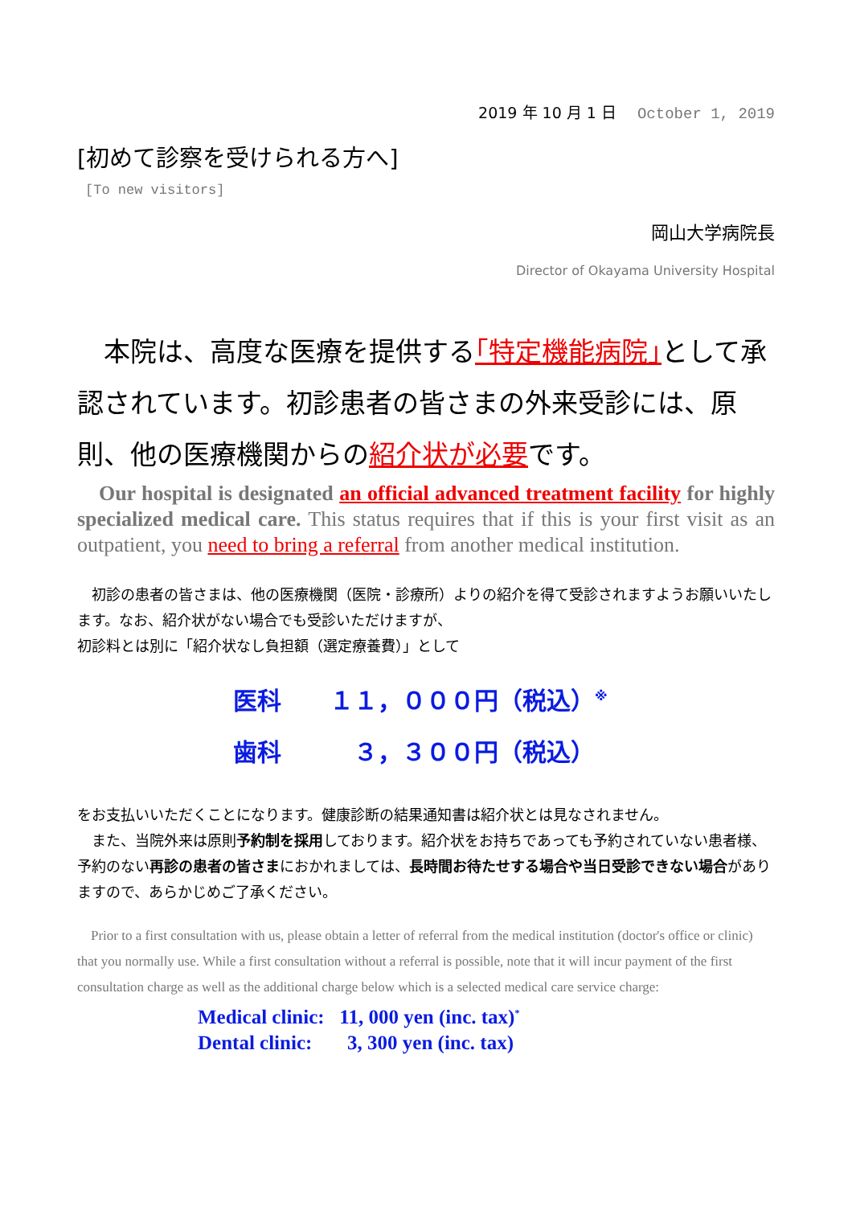2019 年 10 月 1 日 October 1, 2019
[初めて診察を受けられる方へ]
[To new visitors]
岡山大学病院長
Director of Okayama University Hospital
　本院は、高度な医療を提供する｢特定機能病院｣として承認されています。初診患者の皆さまの外来受診には、原則、他の医療機関からの紹介状が必要です。
　Our hospital is designated an official advanced treatment facility for highly specialized medical care. This status requires that if this is your first visit as an outpatient, you need to bring a referral from another medical institution.
　初診の患者の皆さまは、他の医療機関（医院・診療所）よりの紹介を得て受診されますようお願いいたします。なお、紹介状がない場合でも受診いただけますが、
初診料とは別に「紹介状なし負担額（選定療養費）」として
医科　　１１，０００円（税込）<sup>※</sup>
歯科　　　３，３００円（税込）
をお支払いいただくことになります。健康診断の結果通知書は紹介状とは見なされません。
　また、当院外来は原則予約制を採用しております。紹介状をお持ちであっても予約されていない患者様、予約のない再診の患者の皆さまにおかれましては、長時間お待たせする場合や当日受診できない場合がありますので、あらかじめご了承ください。
　Prior to a first consultation with us, please obtain a letter of referral from the medical institution (doctor's office or clinic) that you normally use. While a first consultation without a referral is possible, note that it will incur payment of the first consultation charge as well as the additional charge below which is a selected medical care service charge:
Medical clinic: 11, 000 yen (inc. tax)<sup>*</sup>
Dental clinic: 3, 300 yen (inc. tax)